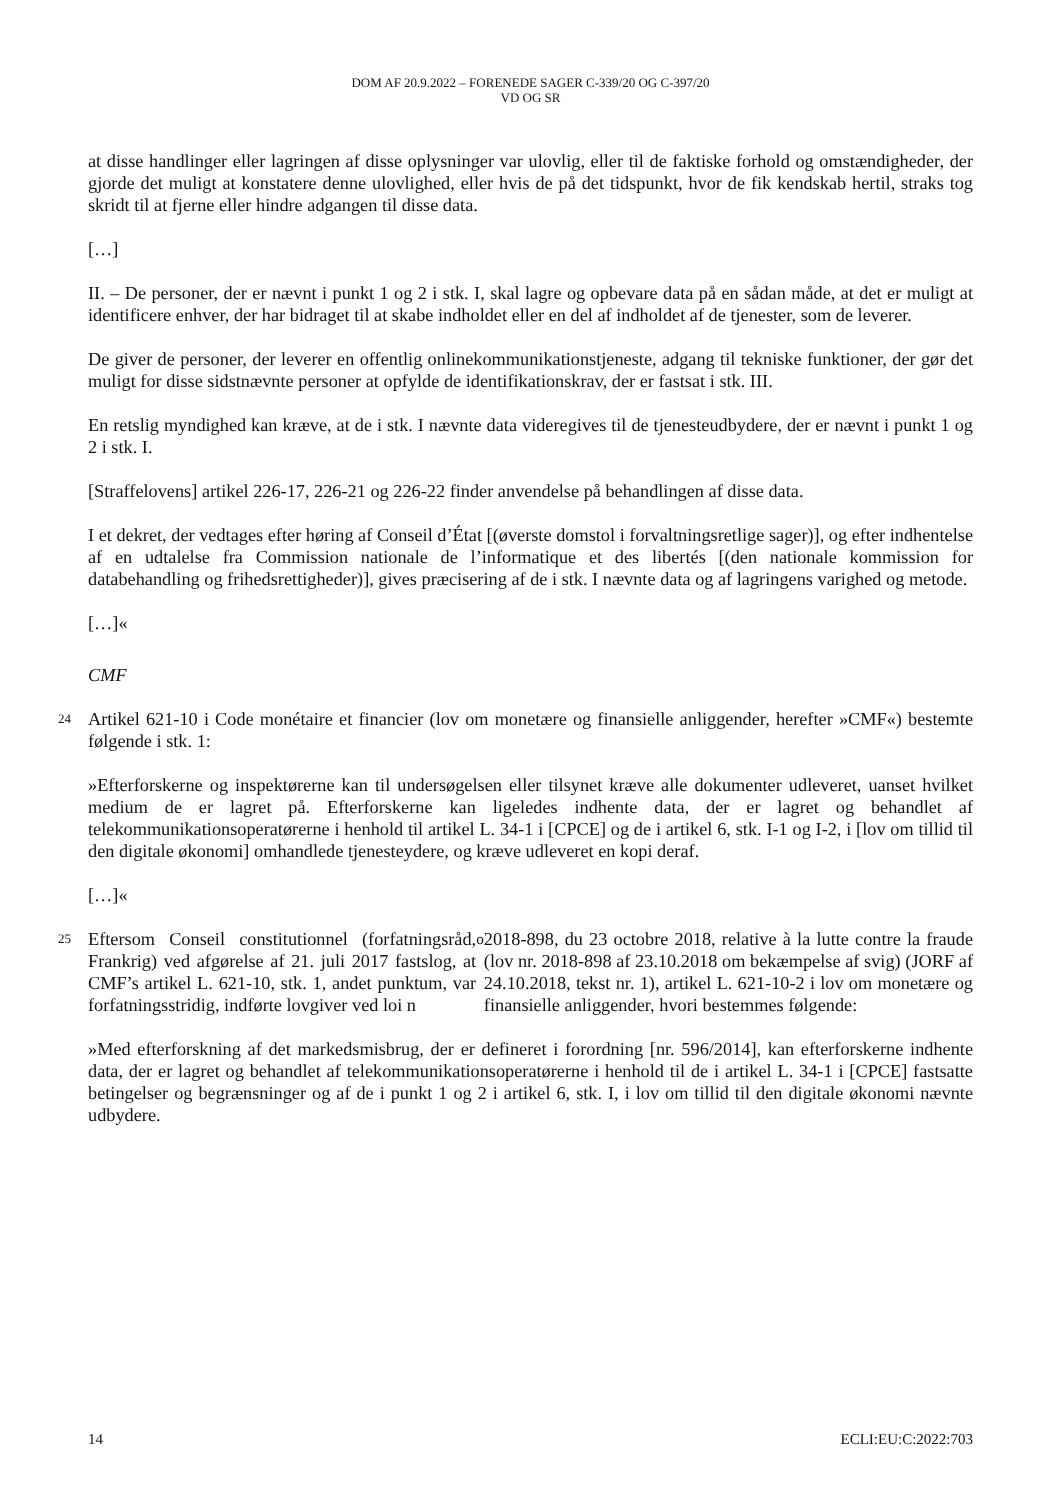DOM AF 20.9.2022 – FORENEDE SAGER C-339/20 OG C-397/20
VD OG SR
at disse handlinger eller lagringen af disse oplysninger var ulovlig, eller til de faktiske forhold og omstændigheder, der gjorde det muligt at konstatere denne ulovlighed, eller hvis de på det tidspunkt, hvor de fik kendskab hertil, straks tog skridt til at fjerne eller hindre adgangen til disse data.
[…]
II. – De personer, der er nævnt i punkt 1 og 2 i stk. I, skal lagre og opbevare data på en sådan måde, at det er muligt at identificere enhver, der har bidraget til at skabe indholdet eller en del af indholdet af de tjenester, som de leverer.
De giver de personer, der leverer en offentlig onlinekommunikationstjeneste, adgang til tekniske funktioner, der gør det muligt for disse sidstnævnte personer at opfylde de identifikationskrav, der er fastsat i stk. III.
En retslig myndighed kan kræve, at de i stk. I nævnte data videregives til de tjenesteudbydere, der er nævnt i punkt 1 og 2 i stk. I.
[Straffelovens] artikel 226-17, 226-21 og 226-22 finder anvendelse på behandlingen af disse data.
I et dekret, der vedtages efter høring af Conseil d’État [(øverste domstol i forvaltningsretlige sager)], og efter indhentelse af en udtalelse fra Commission nationale de l’informatique et des libertés [(den nationale kommission for databehandling og frihedsrettigheder)], gives præcisering af de i stk. I nævnte data og af lagringens varighed og metode.
[…]«
CMF
24 Artikel 621-10 i Code monétaire et financier (lov om monetære og finansielle anliggender, herefter »CMF«) bestemte følgende i stk. 1:
»Efterforskerne og inspektørerne kan til undersøgelsen eller tilsynet kræve alle dokumenter udleveret, uanset hvilket medium de er lagret på. Efterforskerne kan ligeledes indhente data, der er lagret og behandlet af telekommunikationsoperatørerne i henhold til artikel L. 34-1 i [CPCE] og de i artikel 6, stk. I-1 og I-2, i [lov om tillid til den digitale økonomi] omhandlede tjenesteydere, og kræve udleveret en kopi deraf.
[…]«
25 Eftersom Conseil constitutionnel (forfatningsråd, Frankrig) ved afgørelse af 21. juli 2017 fastslog, at CMF’s artikel L. 621-10, stk. 1, andet punktum, var forfatningsstridig, indførte lovgiver ved loi n<sup>o</sup> 2018-898, du 23 octobre 2018, relative à la lutte contre la fraude (lov nr. 2018-898 af 23.10.2018 om bekæmpelse af svig) (JORF af 24.10.2018, tekst nr. 1), artikel L. 621-10-2 i lov om monetære og finansielle anliggender, hvori bestemmes følgende:
»Med efterforskning af det markedsmisbrug, der er defineret i forordning [nr. 596/2014], kan efterforskerne indhente data, der er lagret og behandlet af telekommunikationsoperatørerne i henhold til de i artikel L. 34-1 i [CPCE] fastsatte betingelser og begrænsninger og af de i punkt 1 og 2 i artikel 6, stk. I, i lov om tillid til den digitale økonomi nævnte udbydere.
14 ECLI:EU:C:2022:703